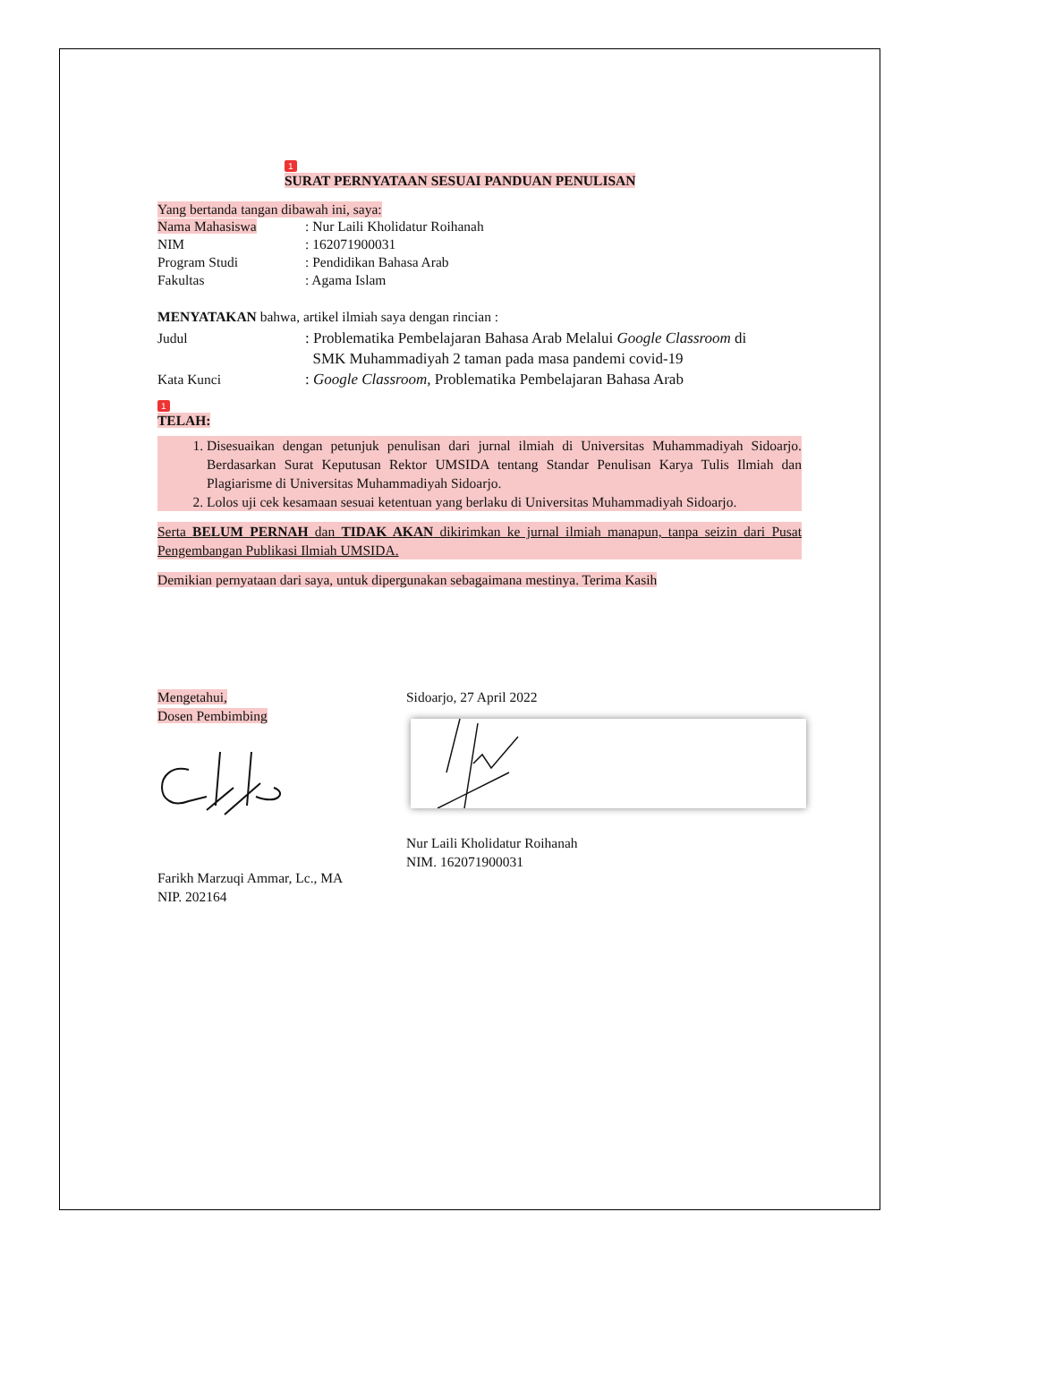1
SURAT PERNYATAAN SESUAI PANDUAN PENULISAN
Yang bertanda tangan dibawah ini, saya:
| Nama Mahasiswa | : Nur Laili Kholidatur Roihanah |
| NIM | : 162071900031 |
| Program Studi | : Pendidikan Bahasa Arab |
| Fakultas | : Agama Islam |
MENYATAKAN bahwa, artikel ilmiah saya dengan rincian :
| Judul | : Problematika Pembelajaran Bahasa Arab Melalui Google Classroom di SMK Muhammadiyah 2 taman pada masa pandemi covid-19 |
| Kata Kunci | : Google Classroom, Problematika Pembelajaran Bahasa Arab |
1
TELAH:
1. Disesuaikan dengan petunjuk penulisan dari jurnal ilmiah di Universitas Muhammadiyah Sidoarjo. Berdasarkan Surat Keputusan Rektor UMSIDA tentang Standar Penulisan Karya Tulis Ilmiah dan Plagiarisme di Universitas Muhammadiyah Sidoarjo.
2. Lolos uji cek kesamaan sesuai ketentuan yang berlaku di Universitas Muhammadiyah Sidoarjo.
Serta BELUM PERNAH dan TIDAK AKAN dikirimkan ke jurnal ilmiah manapun, tanpa seizin dari Pusat Pengembangan Publikasi Ilmiah UMSIDA.
Demikian pernyataan dari saya, untuk dipergunakan sebagaimana mestinya. Terima Kasih
Mengetahui,
Dosen Pembimbing Farikh Marzuqi Ammar, Lc., MA
NIP. 202164
Sidoarjo, 27 April 2022
Nur Laili Kholidatur Roihanah
NIM. 162071900031